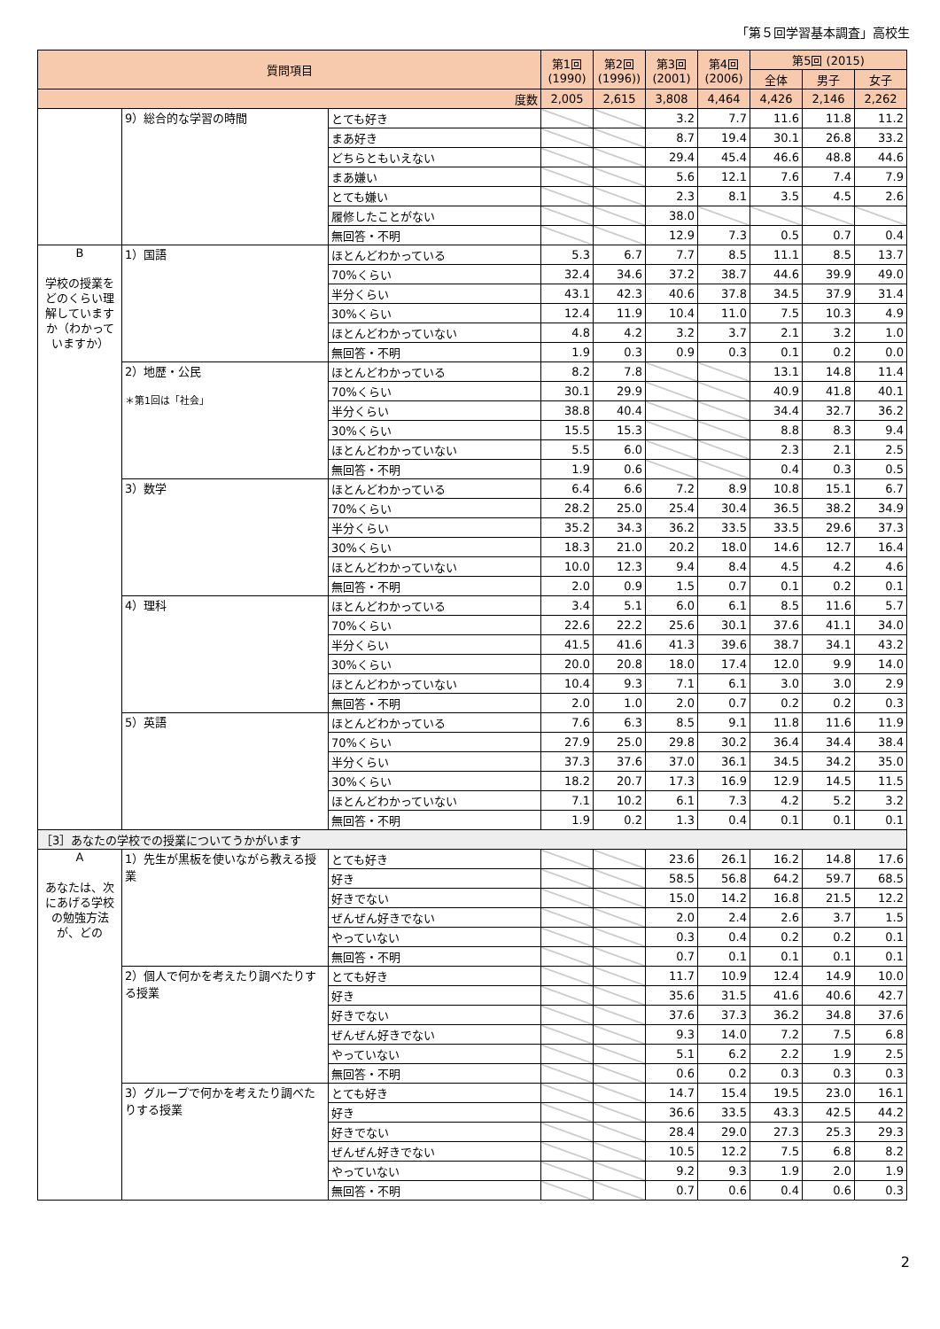「第５回学習基本調査」高校生
| 質問項目 | | | 第1回 (1990) | 第2回 (1996)) | 第3回 (2001) | 第4回 (2006) | 第5回 (2015) | | |
| --- | --- | --- | --- | --- | --- | --- | --- | --- | --- |
| | | | | | | | 全体 | 男子 | 女子 |
| 度数 | | | 2,005 | 2,615 | 3,808 | 4,464 | 4,426 | 2,146 | 2,262 |
| | 9）総合的な学習の時間 | とても好き | | | 3.2 | 7.7 | 11.6 | 11.8 | 11.2 |
| | | まあ好き | | | 8.7 | 19.4 | 30.1 | 26.8 | 33.2 |
| | | どちらともいえない | | | 29.4 | 45.4 | 46.6 | 48.8 | 44.6 |
| | | まあ嫌い | | | 5.6 | 12.1 | 7.6 | 7.4 | 7.9 |
| | | とても嫌い | | | 2.3 | 8.1 | 3.5 | 4.5 | 2.6 |
| | | 履修したことがない | | | 38.0 | | | | |
| | | 無回答・不明 | | | 12.9 | 7.3 | 0.5 | 0.7 | 0.4 |
| B 学校の授業をどのくらい理解していますか（わかっていますか） | 1）国語 | ほとんどわかっている | 5.3 | 6.7 | 7.7 | 8.5 | 11.1 | 8.5 | 13.7 |
| | | 70%くらい | 32.4 | 34.6 | 37.2 | 38.7 | 44.6 | 39.9 | 49.0 |
| | | 半分くらい | 43.1 | 42.3 | 40.6 | 37.8 | 34.5 | 37.9 | 31.4 |
| | | 30%くらい | 12.4 | 11.9 | 10.4 | 11.0 | 7.5 | 10.3 | 4.9 |
| | | ほとんどわかっていない | 4.8 | 4.2 | 3.2 | 3.7 | 2.1 | 3.2 | 1.0 |
| | | 無回答・不明 | 1.9 | 0.3 | 0.9 | 0.3 | 0.1 | 0.2 | 0.0 |
| | 2）地歴・公民 ＊第1回は「社会」 | ほとんどわかっている | 8.2 | 7.8 | | | 13.1 | 14.8 | 11.4 |
| | | 70%くらい | 30.1 | 29.9 | | | 40.9 | 41.8 | 40.1 |
| | | 半分くらい | 38.8 | 40.4 | | | 34.4 | 32.7 | 36.2 |
| | | 30%くらい | 15.5 | 15.3 | | | 8.8 | 8.3 | 9.4 |
| | | ほとんどわかっていない | 5.5 | 6.0 | | | 2.3 | 2.1 | 2.5 |
| | | 無回答・不明 | 1.9 | 0.6 | | | 0.4 | 0.3 | 0.5 |
| | 3）数学 | ほとんどわかっている | 6.4 | 6.6 | 7.2 | 8.9 | 10.8 | 15.1 | 6.7 |
| | | 70%くらい | 28.2 | 25.0 | 25.4 | 30.4 | 36.5 | 38.2 | 34.9 |
| | | 半分くらい | 35.2 | 34.3 | 36.2 | 33.5 | 33.5 | 29.6 | 37.3 |
| | | 30%くらい | 18.3 | 21.0 | 20.2 | 18.0 | 14.6 | 12.7 | 16.4 |
| | | ほとんどわかっていない | 10.0 | 12.3 | 9.4 | 8.4 | 4.5 | 4.2 | 4.6 |
| | | 無回答・不明 | 2.0 | 0.9 | 1.5 | 0.7 | 0.1 | 0.2 | 0.1 |
| | 4）理科 | ほとんどわかっている | 3.4 | 5.1 | 6.0 | 6.1 | 8.5 | 11.6 | 5.7 |
| | | 70%くらい | 22.6 | 22.2 | 25.6 | 30.1 | 37.6 | 41.1 | 34.0 |
| | | 半分くらい | 41.5 | 41.6 | 41.3 | 39.6 | 38.7 | 34.1 | 43.2 |
| | | 30%くらい | 20.0 | 20.8 | 18.0 | 17.4 | 12.0 | 9.9 | 14.0 |
| | | ほとんどわかっていない | 10.4 | 9.3 | 7.1 | 6.1 | 3.0 | 3.0 | 2.9 |
| | | 無回答・不明 | 2.0 | 1.0 | 2.0 | 0.7 | 0.2 | 0.2 | 0.3 |
| | 5）英語 | ほとんどわかっている | 7.6 | 6.3 | 8.5 | 9.1 | 11.8 | 11.6 | 11.9 |
| | | 70%くらい | 27.9 | 25.0 | 29.8 | 30.2 | 36.4 | 34.4 | 38.4 |
| | | 半分くらい | 37.3 | 37.6 | 37.0 | 36.1 | 34.5 | 34.2 | 35.0 |
| | | 30%くらい | 18.2 | 20.7 | 17.3 | 16.9 | 12.9 | 14.5 | 11.5 |
| | | ほとんどわかっていない | 7.1 | 10.2 | 6.1 | 7.3 | 4.2 | 5.2 | 3.2 |
| | | 無回答・不明 | 1.9 | 0.2 | 1.3 | 0.4 | 0.1 | 0.1 | 0.1 |
| ［3］あなたの学校での授業についてうかがいます | | | | | | | | | |
| A あなたは、次にあげる学校の勉強方法が、どの | 1）先生が黒板を使いながら教える授業 | とても好き | | | 23.6 | 26.1 | 16.2 | 14.8 | 17.6 |
| | | 好き | | | 58.5 | 56.8 | 64.2 | 59.7 | 68.5 |
| | | 好きでない | | | 15.0 | 14.2 | 16.8 | 21.5 | 12.2 |
| | | ぜんぜん好きでない | | | 2.0 | 2.4 | 2.6 | 3.7 | 1.5 |
| | | やっていない | | | 0.3 | 0.4 | 0.2 | 0.2 | 0.1 |
| | | 無回答・不明 | | | 0.7 | 0.1 | 0.1 | 0.1 | 0.1 |
| | 2）個人で何かを考えたり調べたりする授業 | とても好き | | | 11.7 | 10.9 | 12.4 | 14.9 | 10.0 |
| | | 好き | | | 35.6 | 31.5 | 41.6 | 40.6 | 42.7 |
| | | 好きでない | | | 37.6 | 37.3 | 36.2 | 34.8 | 37.6 |
| | | ぜんぜん好きでない | | | 9.3 | 14.0 | 7.2 | 7.5 | 6.8 |
| | | やっていない | | | 5.1 | 6.2 | 2.2 | 1.9 | 2.5 |
| | | 無回答・不明 | | | 0.6 | 0.2 | 0.3 | 0.3 | 0.3 |
| | 3）グループで何かを考えたり調べたりする授業 | とても好き | | | 14.7 | 15.4 | 19.5 | 23.0 | 16.1 |
| | | 好き | | | 36.6 | 33.5 | 43.3 | 42.5 | 44.2 |
| | | 好きでない | | | 28.4 | 29.0 | 27.3 | 25.3 | 29.3 |
| | | ぜんぜん好きでない | | | 10.5 | 12.2 | 7.5 | 6.8 | 8.2 |
| | | やっていない | | | 9.2 | 9.3 | 1.9 | 2.0 | 1.9 |
| | | 無回答・不明 | | | 0.7 | 0.6 | 0.4 | 0.6 | 0.3 |
2